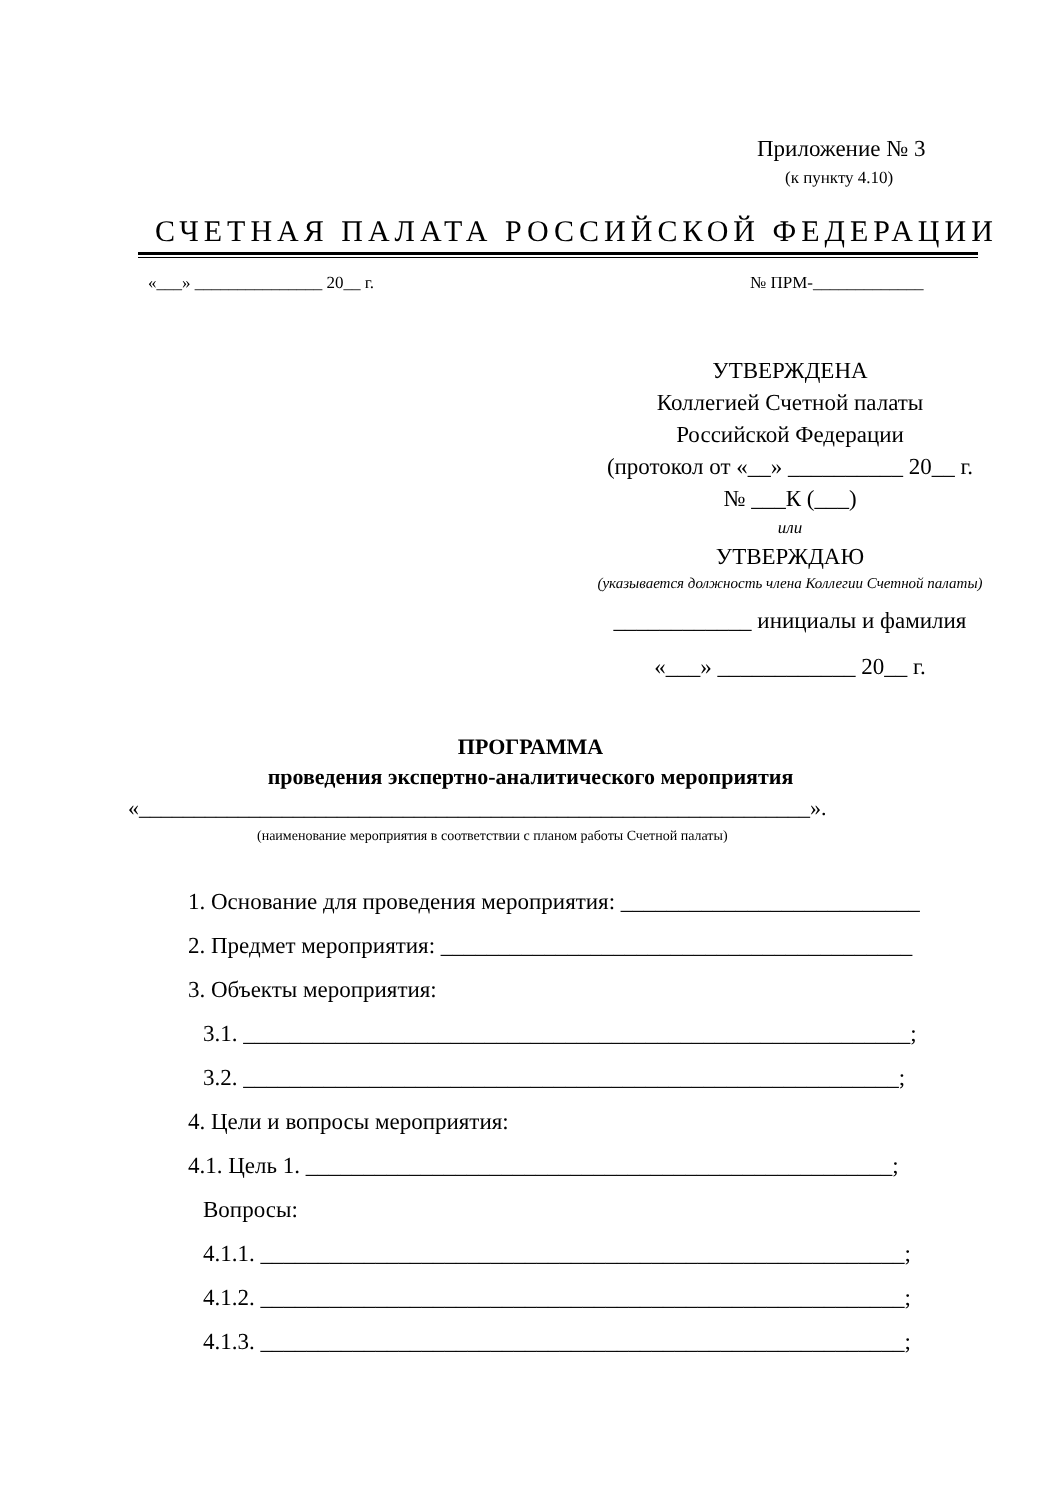Приложение № 3
(к пункту 4.10)
СЧЕТНАЯ ПАЛАТА РОССИЙСКОЙ ФЕДЕРАЦИИ
«___» _______________ 20__ г. № ПРМ-_____________
УТВЕРЖДЕНА
Коллегией Счетной палаты
Российской Федерации
(протокол от «__» __________ 20__ г.
№ ___К (___)
или
УТВЕРЖДАЮ
(указывается должность члена Коллегии Счетной палаты)
____________ инициалы и фамилия
«___» ____________ 20__ г.
ПРОГРАММА
проведения экспертно-аналитического мероприятия
«_____________________________________________________________».
(наименование мероприятия в соответствии с планом работы Счетной палаты)
1. Основание для проведения мероприятия: __________________________
2. Предмет мероприятия: _________________________________________
3. Объекты мероприятия:
3.1. __________________________________________________________;
3.2. _________________________________________________________;
4. Цели и вопросы мероприятия:
4.1. Цель 1. ___________________________________________________;
Вопросы:
4.1.1. ________________________________________________________;
4.1.2. ________________________________________________________;
4.1.3. ________________________________________________________;